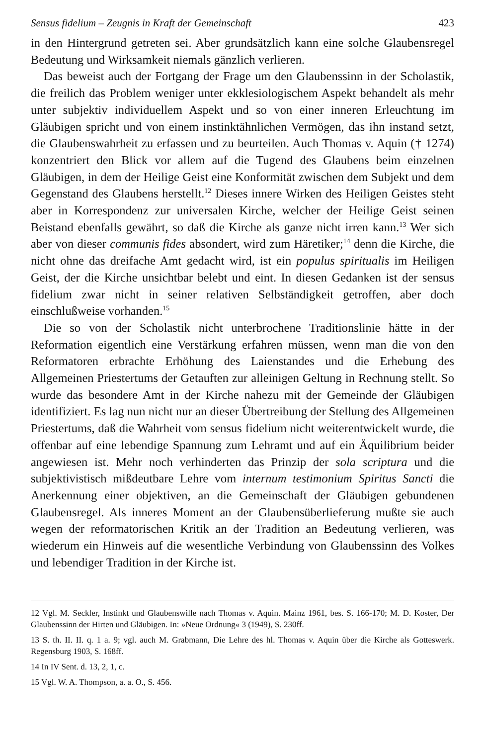Sensus fidelium – Zeugnis in Kraft der Gemeinschaft 423
in den Hintergrund getreten sei. Aber grundsätzlich kann eine solche Glaubensregel Bedeutung und Wirksamkeit niemals gänzlich verlieren.
Das beweist auch der Fortgang der Frage um den Glaubenssinn in der Scholastik, die freilich das Problem weniger unter ekklesiologischem Aspekt behandelt als mehr unter subjektiv individuellem Aspekt und so von einer inneren Erleuchtung im Gläubigen spricht und von einem instinktähnlichen Vermögen, das ihn instand setzt, die Glaubenswahrheit zu erfassen und zu beurteilen. Auch Thomas v. Aquin († 1274) konzentriert den Blick vor allem auf die Tugend des Glaubens beim einzelnen Gläubigen, in dem der Heilige Geist eine Konformität zwischen dem Subjekt und dem Gegenstand des Glaubens herstellt.<sup>12</sup> Dieses innere Wirken des Heiligen Geistes steht aber in Korrespondenz zur universalen Kirche, welcher der Heilige Geist seinen Beistand ebenfalls gewährt, so daß die Kirche als ganze nicht irren kann.<sup>13</sup> Wer sich aber von dieser communis fides absondert, wird zum Häretiker;<sup>14</sup> denn die Kirche, die nicht ohne das dreifache Amt gedacht wird, ist ein populus spiritualis im Heiligen Geist, der die Kirche unsichtbar belebt und eint. In diesen Gedanken ist der sensus fidelium zwar nicht in seiner relativen Selbständigkeit getroffen, aber doch einschlußweise vorhanden.<sup>15</sup>
Die so von der Scholastik nicht unterbrochene Traditionslinie hätte in der Reformation eigentlich eine Verstärkung erfahren müssen, wenn man die von den Reformatoren erbrachte Erhöhung des Laienstandes und die Erhebung des Allgemeinen Priestertums der Getauften zur alleinigen Geltung in Rechnung stellt. So wurde das besondere Amt in der Kirche nahezu mit der Gemeinde der Gläubigen identifiziert. Es lag nun nicht nur an dieser Übertreibung der Stellung des Allgemeinen Priestertums, daß die Wahrheit vom sensus fidelium nicht weiterentwickelt wurde, die offenbar auf eine lebendige Spannung zum Lehramt und auf ein Äquilibrium beider angewiesen ist. Mehr noch verhinderten das Prinzip der sola scriptura und die subjektivistisch mißdeutbare Lehre vom internum testimonium Spiritus Sancti die Anerkennung einer objektiven, an die Gemeinschaft der Gläubigen gebundenen Glaubensregel. Als inneres Moment an der Glaubensüberlieferung mußte sie auch wegen der reformatorischen Kritik an der Tradition an Bedeutung verlieren, was wiederum ein Hinweis auf die wesentliche Verbindung von Glaubenssinn des Volkes und lebendiger Tradition in der Kirche ist.
12 Vgl. M. Seckler, Instinkt und Glaubenswille nach Thomas v. Aquin. Mainz 1961, bes. S. 166-170; M. D. Koster, Der Glaubenssinn der Hirten und Gläubigen. In: »Neue Ordnung« 3 (1949), S. 230ff.
13 S. th. II. II. q. 1 a. 9; vgl. auch M. Grabmann, Die Lehre des hl. Thomas v. Aquin über die Kirche als Gotteswerk. Regensburg 1903, S. 168ff.
14 In IV Sent. d. 13, 2, 1, c.
15 Vgl. W. A. Thompson, a. a. O., S. 456.